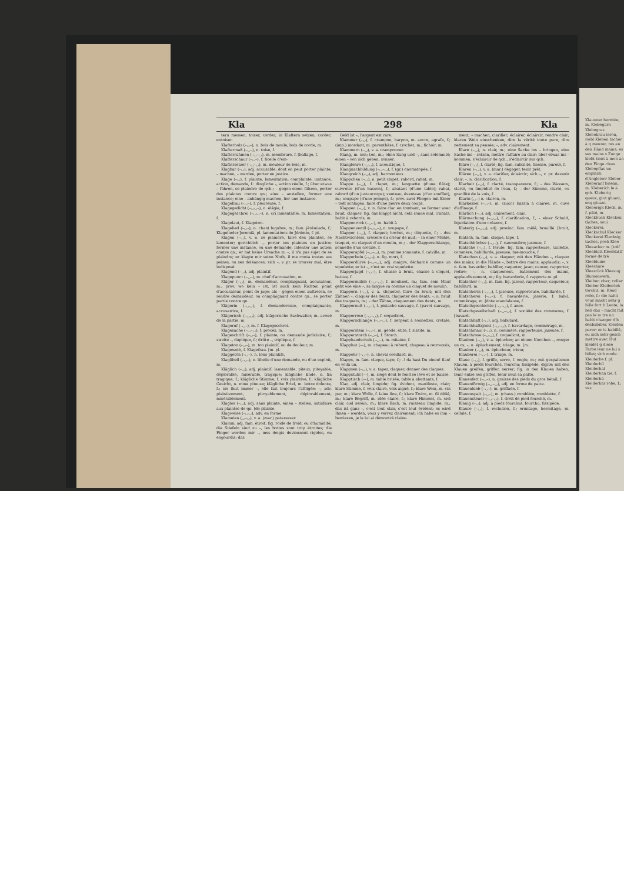Kla 298 Kla
tern messen, toiser, corder; in Klaftern setzen, corder; entoiser.
Klafterholz (–◡–), n. bois de moule, bois de corde, m.
Klaftermaß (–◡–), n. toise, f.
Klafterrahmen (–◡–◡), m. membrure, f. [ballage, f.
Klafterschnur (–◡–), f. ficelle d'em-
Klaftersetzer (–◡–◡), m. mouleur de bois, m.
Klagbar (–◡), adj. accusable; dont on peut porter plainte; – machen, – werden, porter en justice.
Klage (–◡), f. plainte, lamentation; complainte, instance, action, demande, f.: dingliche –, action réelle, f.; über etwas – führen, se plaindre de qch.; – gegen einen führen, porter des plaintes contre qn.; eine – anstellen, former une instance; eine – anhängig machen, lier une instance.
Klagefrau (–◡–), f. pleureuse, f.
Klagegedicht (–◡◡–), n. élégie, f.
Klagegeschrei (–◡◡–), n. cri lamentable, m. lamentation, f.
Klagelaut, f. Klageton.
Klagelied (–◡–), n. chant lugubre, m.; fam. jérémiade, f.; Klagelieder Jeremiä, pl. lamentations de Jérémie, f. pl.
Klagen (–◡), v. n. se plaindre, faire des plaintes, se lamenter; gerichtlich –, porter ses plaintes en justice; former une instance, ou une demande; intenter une action contre qn.; er hat keine Ursache zu –, il n'a pas sujet de se plaindre; er klagte mir seine Noth, il me conta toutes ses peines, ou ses doléances; sich –, v. pr. se trouver mal, être indisposé.
Klagend (–◡), adj. plaintif.
Klagepunct (–◡–), m. chef d'accusation, m.
Kläger (–◡), m. demandeur, complaignant, accusateur, m.; prov. wo kein – ist, ist auch kein Richter, point d'accusateur, point de juge; als – gegen einen auftreten, se rendre demandeur, ou complaignant contre qn., se porter partie contre qn.
Klägerin (–◡◡), f. demanderesse, complaignante, accusatrice, f.
Klägerisch (–◡◡), adj. klägerische Sachwalter, m. avoué de la partie, m.
Klageruf (–◡–), m. f. Klagegeschrei.
Klagesache (–◡–◡), f. procès, m.
Klageschrift (–◡–), f. plainte, ou demande judiciaire, f.; zweite –, duplique, f.; dritte –, triplique, f.
Klageton (–◡–), m. ton plaintif, ou de douleur, m.
Klageweib, f. Klagefrau. [m. pl.
Klaggetön (–◡–), n. tons plaintifs,
Klaglibell (–◡–), n. libelle d'une demande, ou d'un exploit, m.
Kläglich (–◡), adj. plaintif; lamentable, piteux, pitoyable, déplorable, misérable, tragique; klägliche Ende, n. fin tragique, f.; klägliche Stimme, f. voix plaintive, f.; klägliche Gesicht, n. mine piteuse; klägliche Brief, m. lettre dolente, f.; sie thut immer –, elle fait toujours l'affligée; –, adv. plaintivement, pitoyablement, déplorablement, misérablement.
Klaglos (–◡), adj. sans plainte, einen – stellen, satisfaire aux plaintes de qn. [de plainte.
Klagweise (–◡◡), adv. en forme
Klameien (◡–◡), v. a. (mar.) patarasser.
Klamm, adj. fam. étroit; fig. roide de froid, ou d'humidité; die Stiefeln sind zu –, les bottes sont trop étroites; die Finger werden mir –, mes doigts deviennent rigides, ou engourdis; das
Geld ist –, l'argent est rare.
Klammer (–◡), f. crampon, harpon, m. ancre, agrafe, f.; (imp.) mordant, m. parenthèse, f. crochet, m.; fichoir, m.
Klammern (–◡), v. a. cramponner.
Klang, m. son; ton, m.; ohne Sang und –, sans solemnité; einen – von sich geben, sonner.
Klanglehre (–◡◡), f. acoustique, f.
Klangnachbildung (–◡–◡), f. (gr.) onomatopée, f.
Klangreich (–◡), adj. harmonieux.
Kläppchen (–◡), n. petit clapet; rabord, rabat, m.
Klappe (–◡), f. clapet, m.; languette (d'une flûte); cuivrette (d'un basson), f.; abatant (d'une table); rabat, rabord (d'un justaucorps); venteau, éventeau (d'un soufflet), m.; soupape (d'une pompe), f.; prov. zwei Fliegen mit Einer – todt schlagen, faire d'une pierre deux coups.
Klappen (–◡), v. n. faire clac en tombant, se fermer avec bruit, claquer; fig. das klappt nicht, cela sonne mal. [rabats, habit à rebords, m.
Klappenrock (–◡–), m. habit à
Klappenventil (–◡◡–), n. soupape, f.
Klapper (–◡), f. claquet; hochet, m.; cliquette, f.; – des Nachtwächters, crécelle du crieur de nuit; – in einer Mühle, traquet, ou claquet d'un moulin, m.; – der Klapperschlange, sonnette d'un crotale, f.
Klapperapfel (–◡–◡), m. pomme sonnante, f. calville, m.
Klapperbein (–◡–), n. fig. mort, f.
Klapperdürre (–◡–◡), adj. maigre, décharné comme un squelette; er ist –, c'est un vrai squelette.
Klapperjagd (–◡–), f. chasse à bruit, chasse à cliquet, battue, f.
Klappermühle (–◡–◡), f. moulinet, m.; fam. sein Maul geht wie eine –, sa langue va comme un claquet de moulin.
Klappern (–◡), v. a. cliqueter, faire du bruit; mit den Zähnen –, claquer des dents, claqueter des dents; –, n. bruit des traquets, m.; – der Zähne, claquement des dents, m.
Klappernuß (–◡–), f. pistache sauvage, f. [pavot sauvage, m.
Klapperrose (–◡–◡), f. coquelicot,
Klapperschlange (–◡–◡), f. serpent à sonnettes, crotale, m.
Klapperstein (–◡–), m. géode, étite, f. sissite, m.
Klapperstorch (–◡–), f. Storch.
Klapphandschuh (–◡–), m. mitaine, f.
Klapphut (––), m. chapeau à rebord, chapeau à retroussis, m.
Klappohr (–◡–), n. cheval oreillard, m.
Klapps, m. fam. claque, tape, f.; –! da hast Du einen! flan! en voilà un.
Klappsen (–◡), v. a. taper, claquer, donner des claques.
Klappstuhl (––), m. siége dont le fond se lève et se baisse.
Klapptisch (––), m. table brisée, table à abattants, f.
Klar, adj. clair, limpide; fig. évident, manifeste, clair; klare Stimme, f. voix claire, voix aiguë, f.; klare Wein, m. vin pur, m.; klare Wolle, f. laine fine, f.; klare Zwirn, m. fil délié, m.; klare Begriff, m. idée claire, f.; klare Himmel, m. ciel clair, ciel serein, m.; klare Bach, m. ruisseau limpide, m.; das ist ganz –, c'est tout clair, c'est tout évident; es wird Ihnen – werden, vous y verrez clairement; ich habe es ihm – bewiesen, je le lui ai démontré claire-
ment; – machen, clarifier; éclairer, éclaircir, rendre clair; klaren Wein einschenken, dire la vérité toute pure, dire nettement sa pensée; –, adv. clairement.
Klare (–◡), n. clair, m.; eine Sache ins – bringen, eine Sache ins – setzen, mettre l'affaire au clair; über etwas ins – kommen, s'éclaircir de qch., s'éclaircir sur qch.
Kläre (–◡), f. clarté; fig. fam. subtilité, finesse, pureté, f.
Klaren (–◡), v. a. (mar.) dégager, tenir prêt.
Klären (–◡), v. a. clarifier, éclaircir; sich –, v. pr. devenir clair; –, n. clarification, f.
Klarheit (–◡), f. clarté, transparence, f.; – des Wassers, clarté, ou limpidité de l'eau, f.; – der Stimme, clarté, ou gracilité de la voix, f.
Klarin (◡–) n. clairon, m.
Klarkessel (–◡–), m. (sucr.) bassin à clairée, m. cuve d'affinage, f.
Klärlich (–◡), adj. clairement, clair.
Klärmachung (–◡◡), f. clarification, f., – einer Schuld, liquidation d'une créance, f.
Klaterig (–◡◡), adj. provinc. fam. mêlé, brouillé. [bruit, m.
Klatsch, m. fam. claque, tape, f.
Klatschbüchse (–◡–), f. canonnière; jaseuse, f.
Klatsche (–◡), f. ferule; fig. fam. rapporteuse, caillette, commère, babillarde, jaseuse, tue-mouche, f.
Klatschen (–◡), v. a. claquer; mit den Händen –, claquer des mains; in die Hände –, battre des mains, applaudir; –, v. n. fam. bavarder, babiller, caqueter, jaser, causer, rapporter, redire; –, n. claquement, battement des mains, applaudissement, m.; fig. bavarderie, f. rapports m. pl.
Klatscher (–◡), m. fam. fig. jaseur, rapporteur, caqueteur, babillard, m.
Klatscherin (–◡◡), f. jaseuse, rapporteuse, babillarde, f.
Klatscherei (–◡–), f. bavarderie, jaserie, f. babil, commérage, m. [dote scandaleuse, f.
Klatschgeschichte (–◡–◡), f. anec-
Klatschgesellschaft (–◡–◡), f. société des commeres, f. [bavard.
Klatschhaft (–◡), adj. babillard,
Klatschhaftigkeit (–◡–◡), f. bavardage, commérage, m.
Klatschmaul (–◡), n. commère, rapporteuse, jaseuse, f.
Klatschrose (–◡◡), f. coquelicot, m.
Klauben (–◡), v. a. éplucher; an einem Knochen –, ronger un os; –, n. épluchement, triage, m. [m.
Klauber (–◡), m. éplucheur, trieur,
Klauberei (–◡–), f. triage, m.
Klaue (–◡), f. griffe, serre, f. ongle, m.; mit gespaltenen Klauen, à pieds fourchés, fourchu; fissipède, digité; mit den Klauen greifen, griffer, serrer; fig. in den Klauen haben, tenir entre ses griffes, tenir sous sa patte.
Klauenfett (–◡–), n. graisse des pieds du gros bétail, f.
Klauenförmig (–◡–◡), adj. en forme de patte.
Klauenhieb (–◡–), m. griffade, f.
Klauenspalt (–◡–), m. (chass.) comblète, comblette, f.
Klauensteuer (–◡–◡), f. droit de pied fourché, m.
Klauig (–◡), adj. à pieds fourchus, fourchu, fissipède.
Klause (–◡), f. reclusion, f.; ermitage, hermitage, m. cellule, f.
Klausner hermite, m. Klebegarn Klebegras Klebekrau teron, riebl Kleben tacher à q meurer, res an den Händ mains; es ses mains s Zunge klebt tient à mon an den Finge clues. Klebepflas un emplasti d'Angleterr Kleber Kleberanf bisean, m. Kleberich le à qch. Kleberig queux, glut gluant, eng gluant. Kleberigk Kleck, m. f. pâté, m. Kleckbuch Klecken tâches, soui Kleckerei, Kleckschul Klecker Kleckerei Klecksig taches, poch Klee Kleeacker m. [trèf Kleeblatt Kleeblattf forme de trè Kleeblume Kleesäure Kleestück Kleezug Blumenwerk, Kleiben cher; coller Kleiber Kleiberleh torchis, m. Kleid robe, f.: die habit vous macht sehr g hille fort b Leute, la bell das – macht fait pas le m tre un habit changer d'h deshabiller, Kleiden parer; er is habillé, ou sich sehr gesch mettre avec Hut kleidet g diese Farbe leur ne lui s billet; sich mode. Kleiderbe f. pl. Kleiderbü Kleiderhal Kleiderhan tie, f. Kleiderhä Kleiderkar robe, f.; ves